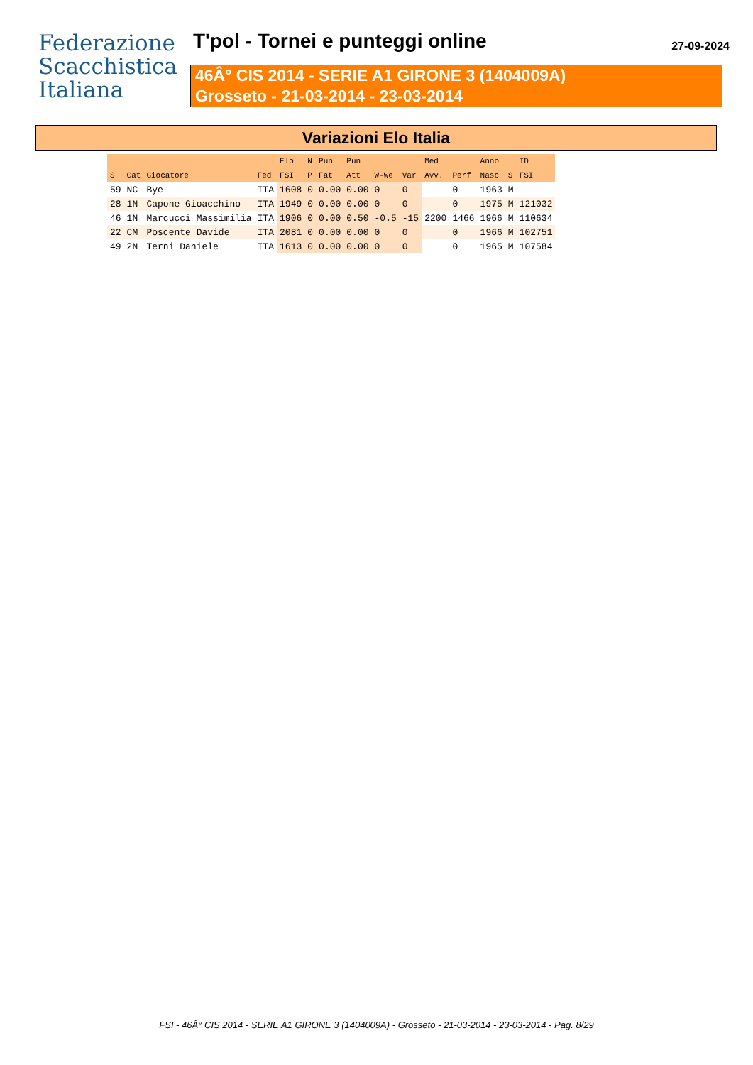Federazione
Scacchistica
Italiana
T'pol - Tornei e punteggi online
27-09-2024
46Â° CIS 2014 - SERIE A1 GIRONE 3 (1404009A)
Grosseto - 21-03-2014 - 23-03-2014
Variazioni Elo Italia
| | | | | Elo | N | Pun | Pun | | | Med | | Anno | | ID |
| --- | --- | --- | --- | --- | --- | --- | --- | --- | --- | --- | --- | --- | --- | --- |
| S | Cat | Giocatore | Fed | FSI | P | Fat | Att | W-We | Var | Avv. | Perf | Nasc | S | FSI |
| 59 | NC | Bye | ITA | 1608 | 0 | 0.00 | 0.00 | 0 | 0 | | 0 | 1963 | M | |
| 28 | 1N | Capone Gioacchino | ITA | 1949 | 0 | 0.00 | 0.00 | 0 | 0 | | 0 | 1975 | M | 121032 |
| 46 | 1N | Marcucci Massimilia | ITA | 1906 | 0 | 0.00 | 0.50 | -0.5 | -15 | 2200 | 1466 | 1966 | M | 110634 |
| 22 | CM | Poscente Davide | ITA | 2081 | 0 | 0.00 | 0.00 | 0 | 0 | | 0 | 1966 | M | 102751 |
| 49 | 2N | Terni Daniele | ITA | 1613 | 0 | 0.00 | 0.00 | 0 | 0 | | 0 | 1965 | M | 107584 |
FSI - 46Â° CIS 2014 - SERIE A1 GIRONE 3 (1404009A) - Grosseto - 21-03-2014 - 23-03-2014 - Pag. 8/29